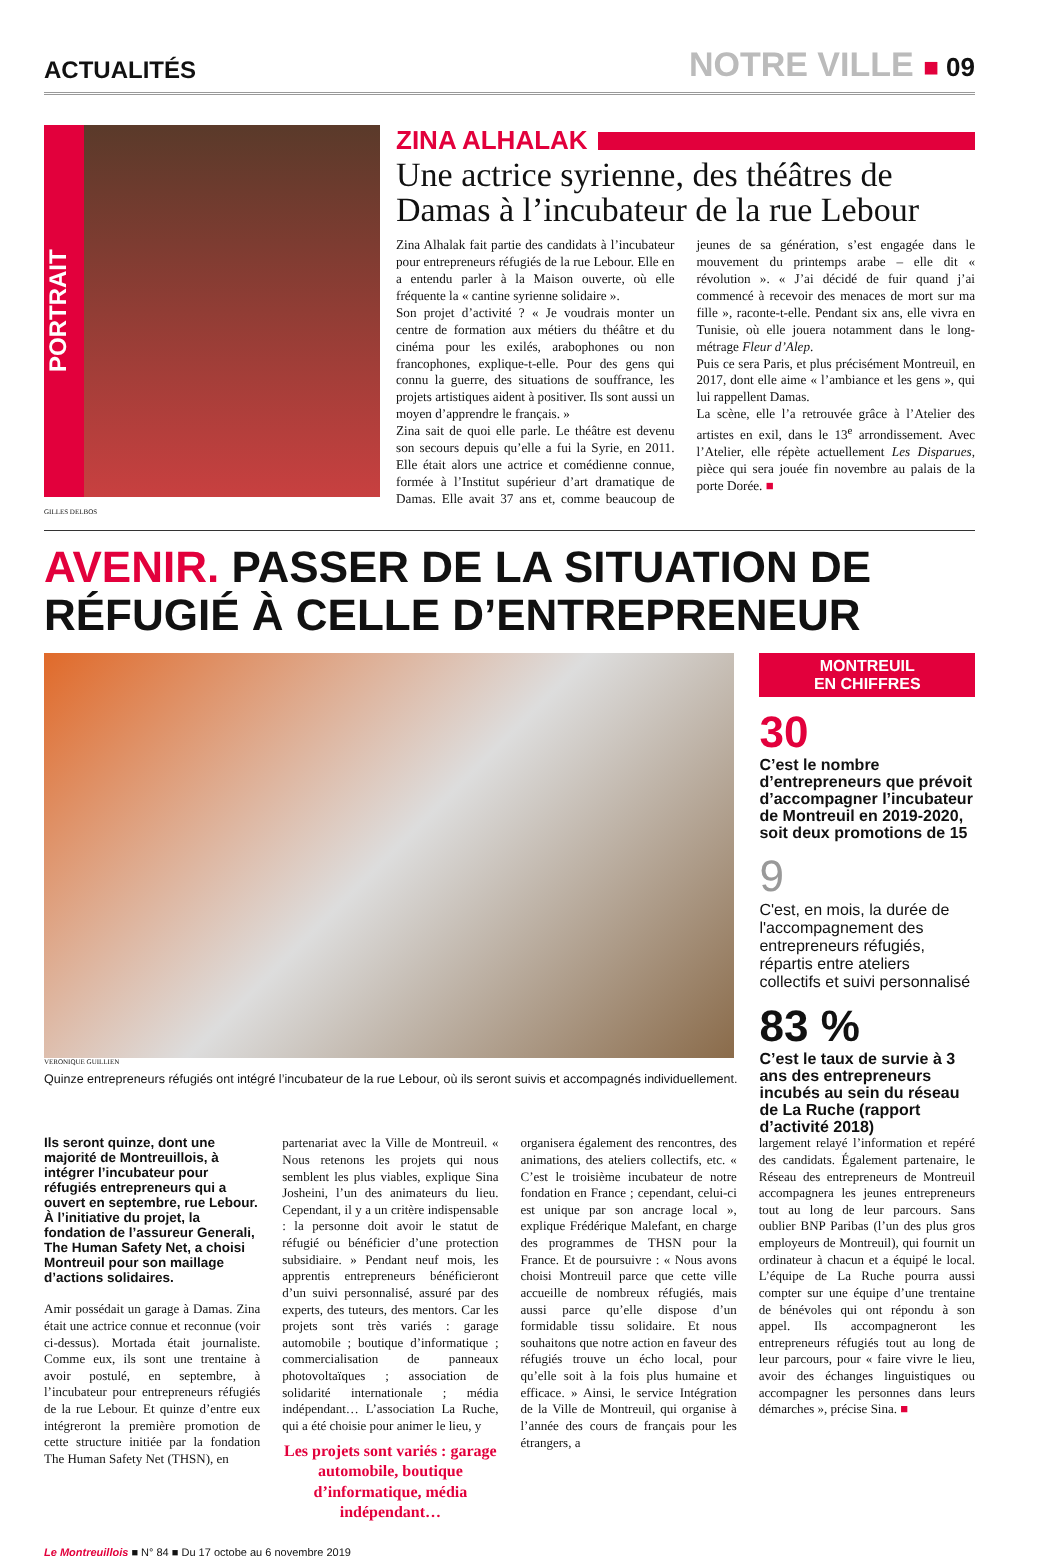ACTUALITÉS
NOTRE VILLE ■ 09
PORTRAIT
ZINA ALHALAK
Une actrice syrienne, des théâtres de Damas à l’incubateur de la rue Lebour
Zina Alhalak fait partie des candidats à l’incubateur pour entrepreneurs réfugiés de la rue Lebour. Elle en a entendu parler à la Maison ouverte, où elle fréquente la « cantine syrienne solidaire ».
Son projet d’activité ? « Je voudrais monter un centre de formation aux métiers du théâtre et du cinéma pour les exilés, arabophones ou non francophones, explique-t-elle. Pour des gens qui connu la guerre, des situations de souffrance, les projets artistiques aident à positiver. Ils sont aussi un moyen d’apprendre le français. »
Zina sait de quoi elle parle. Le théâtre est devenu son secours depuis qu’elle a fui la Syrie, en 2011. Elle était alors une actrice et comédienne connue, formée à l’Institut supérieur d’art dramatique de Damas. Elle avait 37 ans et, comme beaucoup de jeunes de sa génération, s’est engagée dans le mouvement du printemps arabe – elle dit « révolution ». « J’ai décidé de fuir quand j’ai commencé à recevoir des menaces de mort sur ma fille », raconte-t-elle. Pendant six ans, elle vivra en Tunisie, où elle jouera notamment dans le long-métrage Fleur d’Alep.
Puis ce sera Paris, et plus précisément Montreuil, en 2017, dont elle aime « l’ambiance et les gens », qui lui rappellent Damas.
La scène, elle l’a retrouvée grâce à l’Atelier des artistes en exil, dans le 13<sup>e</sup> arrondissement. Avec l’Atelier, elle répète actuellement Les Disparues, pièce qui sera jouée fin novembre au palais de la porte Dorée. ■
GILLES DELBOS
AVENIR. PASSER DE LA SITUATION DE RÉFUGIÉ À CELLE D’ENTREPRENEUR
VERONIQUE GUILLIEN
Quinze entrepreneurs réfugiés ont intégré l’incubateur de la rue Lebour, où ils seront suivis et accompagnés individuellement.
MONTREUIL
EN CHIFFRES
30
C’est le nombre d’entrepreneurs que prévoit d’accompagner l’incubateur de Montreuil en 2019-2020, soit deux promotions de 15
9
C'est, en mois, la durée de l'accompagnement des entrepreneurs réfugiés, répartis entre ateliers collectifs et suivi personnalisé
83 %
C’est le taux de survie à 3 ans des entrepreneurs incubés au sein du réseau de La Ruche (rapport d’activité 2018)
Ils seront quinze, dont une majorité de Montreuillois, à intégrer l’incubateur pour réfugiés entrepreneurs qui a ouvert en septembre, rue Lebour. À l’initiative du projet, la fondation de l’assureur Generali, The Human Safety Net, a choisi Montreuil pour son maillage d’actions solidaires.
Amir possédait un garage à Damas. Zina était une actrice connue et reconnue (voir ci-dessus). Mortada était journaliste. Comme eux, ils sont une trentaine à avoir postulé, en septembre, à l’incubateur pour entrepreneurs réfugiés de la rue Lebour. Et quinze d’entre eux intégreront la première promotion de cette structure initiée par la fondation The Human Safety Net (THSN), en
partenariat avec la Ville de Montreuil. « Nous retenons les projets qui nous semblent les plus viables, explique Sina Josheini, l’un des animateurs du lieu. Cependant, il y a un critère indispensable : la personne doit avoir le statut de réfugié ou bénéficier d’une protection subsidiaire. » Pendant neuf mois, les apprentis entrepreneurs bénéficieront d’un suivi personnalisé, assuré par des experts, des tuteurs, des mentors. Car les projets sont très variés : garage automobile ; boutique d’informatique ; commercialisation de panneaux photovoltaïques ; association de solidarité internationale ; média indépendant… L’association La Ruche, qui a été choisie pour animer le lieu, y
Les projets sont variés : garage automobile, boutique d’informatique, média indépendant…
organisera également des rencontres, des animations, des ateliers collectifs, etc. « C’est le troisième incubateur de notre fondation en France ; cependant, celui-ci est unique par son ancrage local », explique Frédérique Malefant, en charge des programmes de THSN pour la France. Et de poursuivre : « Nous avons choisi Montreuil parce que cette ville accueille de nombreux réfugiés, mais aussi parce qu’elle dispose d’un formidable tissu solidaire. Et nous souhaitons que notre action en faveur des réfugiés trouve un écho local, pour qu’elle soit à la fois plus humaine et efficace. » Ainsi, le service Intégration de la Ville de Montreuil, qui organise à l’année des cours de français pour les étrangers, a
largement relayé l’information et repéré des candidats. Également partenaire, le Réseau des entrepreneurs de Montreuil accompagnera les jeunes entrepreneurs tout au long de leur parcours. Sans oublier BNP Paribas (l’un des plus gros employeurs de Montreuil), qui fournit un ordinateur à chacun et a équipé le local. L’équipe de La Ruche pourra aussi compter sur une équipe d’une trentaine de bénévoles qui ont répondu à son appel. Ils accompagneront les entrepreneurs réfugiés tout au long de leur parcours, pour « faire vivre le lieu, avoir des échanges linguistiques ou accompagner les personnes dans leurs démarches », précise Sina. ■
Le Montreuillois ■ N° 84 ■ Du 17 octobe au 6 novembre 2019